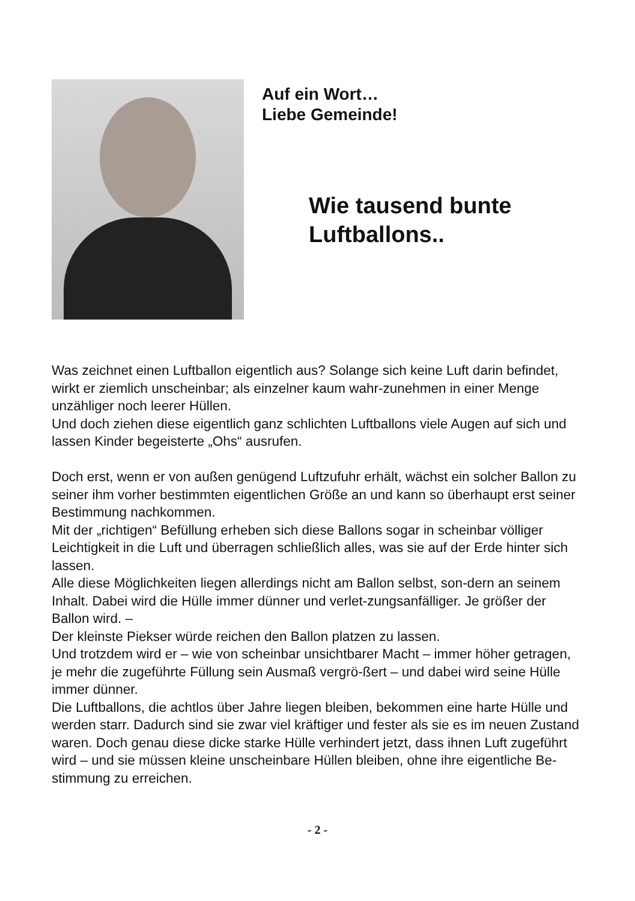Auf ein Wort…
Liebe Gemeinde!
Wie tausend bunte
Luftballons..
Was zeichnet einen Luftballon eigentlich aus? Solange sich keine Luft darin befindet, wirkt er ziemlich unscheinbar; als einzelner kaum wahr-zunehmen in einer Menge unzähliger noch leerer Hüllen.
Und doch ziehen diese eigentlich ganz schlichten Luftballons viele Augen auf sich und lassen Kinder begeisterte „Ohs“ ausrufen.
Doch erst, wenn er von außen genügend Luftzufuhr erhält, wächst ein solcher Ballon zu seiner ihm vorher bestimmten eigentlichen Größe an und kann so überhaupt erst seiner Bestimmung nachkommen.
Mit der „richtigen“ Befüllung erheben sich diese Ballons sogar in scheinbar völliger Leichtigkeit in die Luft und überragen schließlich alles, was sie auf der Erde hinter sich lassen.
Alle diese Möglichkeiten liegen allerdings nicht am Ballon selbst, son-dern an seinem Inhalt. Dabei wird die Hülle immer dünner und verlet-zungsanfälliger. Je größer der Ballon wird. –
Der kleinste Piekser würde reichen den Ballon platzen zu lassen.
Und trotzdem wird er – wie von scheinbar unsichtbarer Macht – immer höher getragen, je mehr die zugeführte Füllung sein Ausmaß vergrö-ßert – und dabei wird seine Hülle immer dünner.
Die Luftballons, die achtlos über Jahre liegen bleiben, bekommen eine harte Hülle und werden starr. Dadurch sind sie zwar viel kräftiger und fester als sie es im neuen Zustand waren. Doch genau diese dicke starke Hülle verhindert jetzt, dass ihnen Luft zugeführt wird – und sie müssen kleine unscheinbare Hüllen bleiben, ohne ihre eigentliche Be-stimmung zu erreichen.
- 2 -